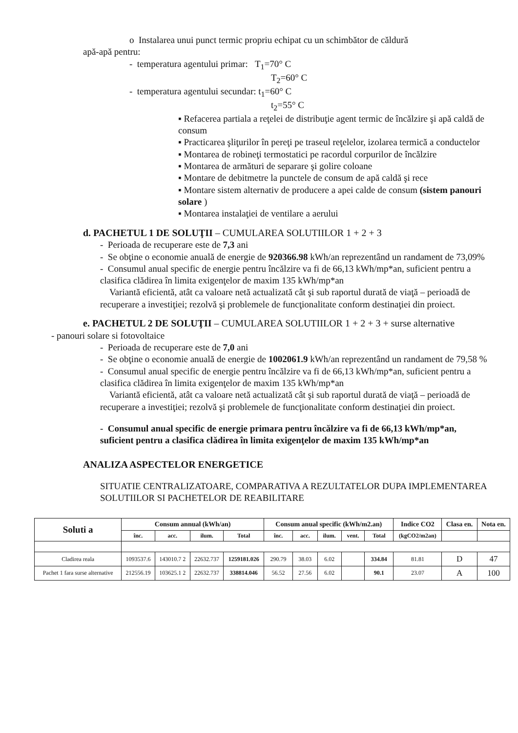o Instalarea unui punct termic propriu echipat cu un schimbător de căldură
apă-apă pentru:
- temperatura agentului primar: T<sub>1</sub>=70° C
T<sub>2</sub>=60° C
- temperatura agentului secundar: t<sub>1</sub>=60° C
t<sub>2</sub>=55° C
▪ Refacerea partiala a reţelei de distribuţie agent termic de încălzire şi apă caldă de consum
▪ Practicarea şliţurilor în pereţi pe traseul reţelelor, izolarea termică a conductelor
▪ Montarea de robineţi termostatici pe racordul corpurilor de încălzire
▪ Montarea de armături de separare şi golire coloane
▪ Montare de debitmetre la punctele de consum de apă caldă şi rece
▪ Montare sistem alternativ de producere a apei calde de consum (sistem panouri solare )
▪ Montarea instalaţiei de ventilare a aerului
d. PACHETUL 1 DE SOLUŢII – CUMULAREA SOLUTIILOR 1 + 2 + 3
- Perioada de recuperare este de 7,3 ani
- Se obţine o economie anuală de energie de 920366.98 kWh/an reprezentând un randament de 73,09%
- Consumul anual specific de energie pentru încălzire va fi de 66,13 kWh/mp*an, suficient pentru a clasifica clădirea în limita exigenţelor de maxim 135 kWh/mp*an
Variantă eficientă, atât ca valoare netă actualizată cât şi sub raportul durată de viaţă – perioadă de recuperare a investiţiei; rezolvă şi problemele de funcţionalitate conform destinaţiei din proiect.
e. PACHETUL 2 DE SOLUŢII – CUMULAREA SOLUTIILOR 1 + 2 + 3 + surse alternative
- panouri solare si fotovoltaice
- Perioada de recuperare este de 7,0 ani
- Se obţine o economie anuală de energie de 1002061.9 kWh/an reprezentând un randament de 79,58 %
- Consumul anual specific de energie pentru încălzire va fi de 66,13 kWh/mp*an, suficient pentru a clasifica clădirea în limita exigenţelor de maxim 135 kWh/mp*an
Variantă eficientă, atât ca valoare netă actualizată cât şi sub raportul durată de viaţă – perioadă de recuperare a investiţiei; rezolvă şi problemele de funcţionalitate conform destinaţiei din proiect.
- Consumul anual specific de energie primara pentru încălzire va fi de 66,13 kWh/mp*an, suficient pentru a clasifica clădirea în limita exigenţelor de maxim 135 kWh/mp*an
ANALIZA ASPECTELOR ENERGETICE
SITUATIE CENTRALIZATOARE, COMPARATIVA A REZULTATELOR DUPA IMPLEMENTAREA SOLUTIILOR SI PACHETELOR DE REABILITARE
| Soluti a | Consum annual (kWh/an) | | | | Consum anual specific (kWh/m2.an) | | | | | Indice CO2 | Clasa en. | Nota en. |
| --- | --- | --- | --- | --- | --- | --- | --- | --- | --- | --- | --- | --- |
| | înc. | acc. | ilum. | Total | înc. | acc. | ilum. | vent. | Total | (kgCO2/m2an) | | |
| Cladirea reala | 1093537.6 | 143010.7 2 | 22632.737 | 1259181.026 | 290.79 | 38.03 | 6.02 | | 334.84 | 81.81 | D | 47 |
| Pachet 1 fara surse alternative | 212556.19 | 103625.1 2 | 22632.737 | 338814.046 | 56.52 | 27.56 | 6.02 | | 90.1 | 23.07 | A | 100 |